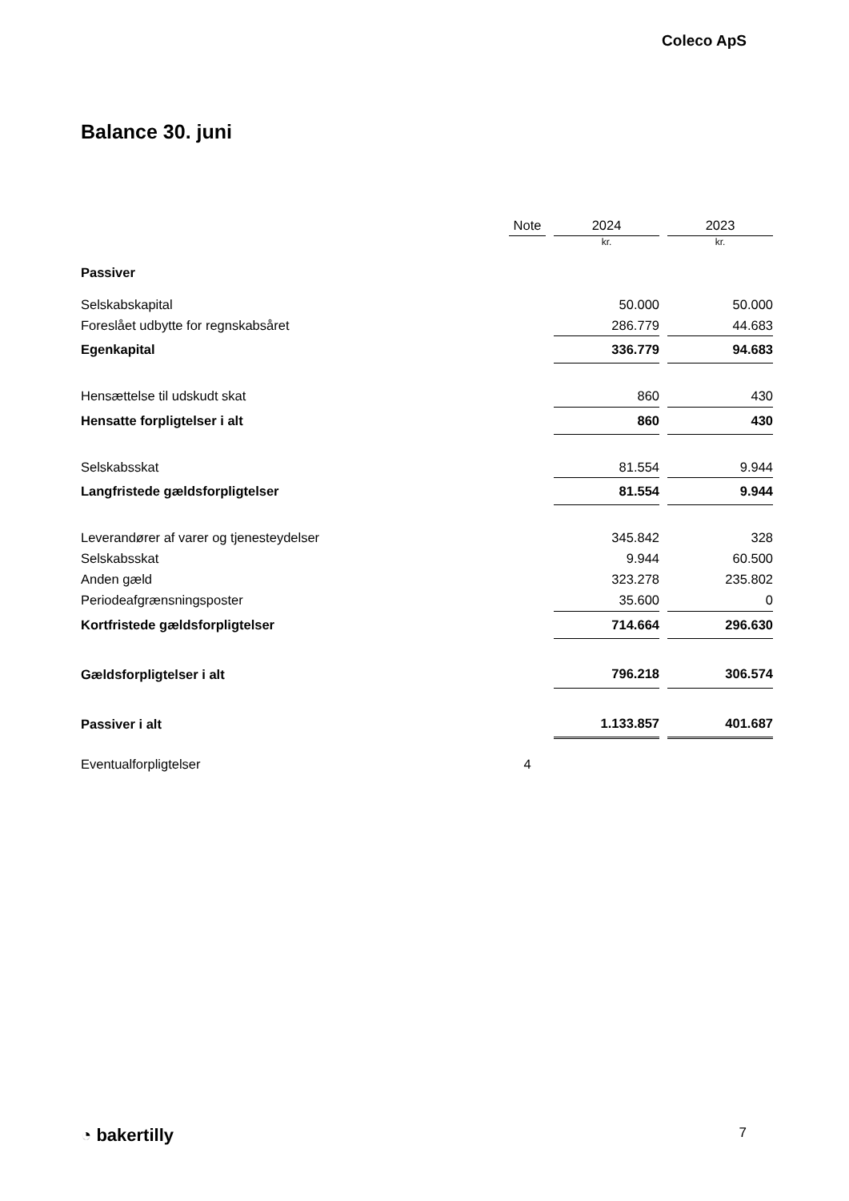Coleco ApS
Balance 30. juni
| | Note | | 2024 | | 2023 |
| --- | --- | --- | --- | --- | --- |
| | | | kr. | | kr. |
| Passiver | | | | | |
| Selskabskapital | | | 50.000 | | 50.000 |
| Foreslået udbytte for regnskabsåret | | | 286.779 | | 44.683 |
| Egenkapital | | | 336.779 | | 94.683 |
| Hensættelse til udskudt skat | | | 860 | | 430 |
| Hensatte forpligtelser i alt | | | 860 | | 430 |
| Selskabsskat | | | 81.554 | | 9.944 |
| Langfristede gældsforpligtelser | | | 81.554 | | 9.944 |
| Leverandører af varer og tjenesteydelser | | | 345.842 | | 328 |
| Selskabsskat | | | 9.944 | | 60.500 |
| Anden gæld | | | 323.278 | | 235.802 |
| Periodeafgrænsningsposter | | | 35.600 | | 0 |
| Kortfristede gældsforpligtelser | | | 714.664 | | 296.630 |
| Gældsforpligtelser i alt | | | 796.218 | | 306.574 |
| Passiver i alt | | | 1.133.857 | | 401.687 |
| Eventualforpligtelser | 4 | | | | |
◔ bakertilly 7